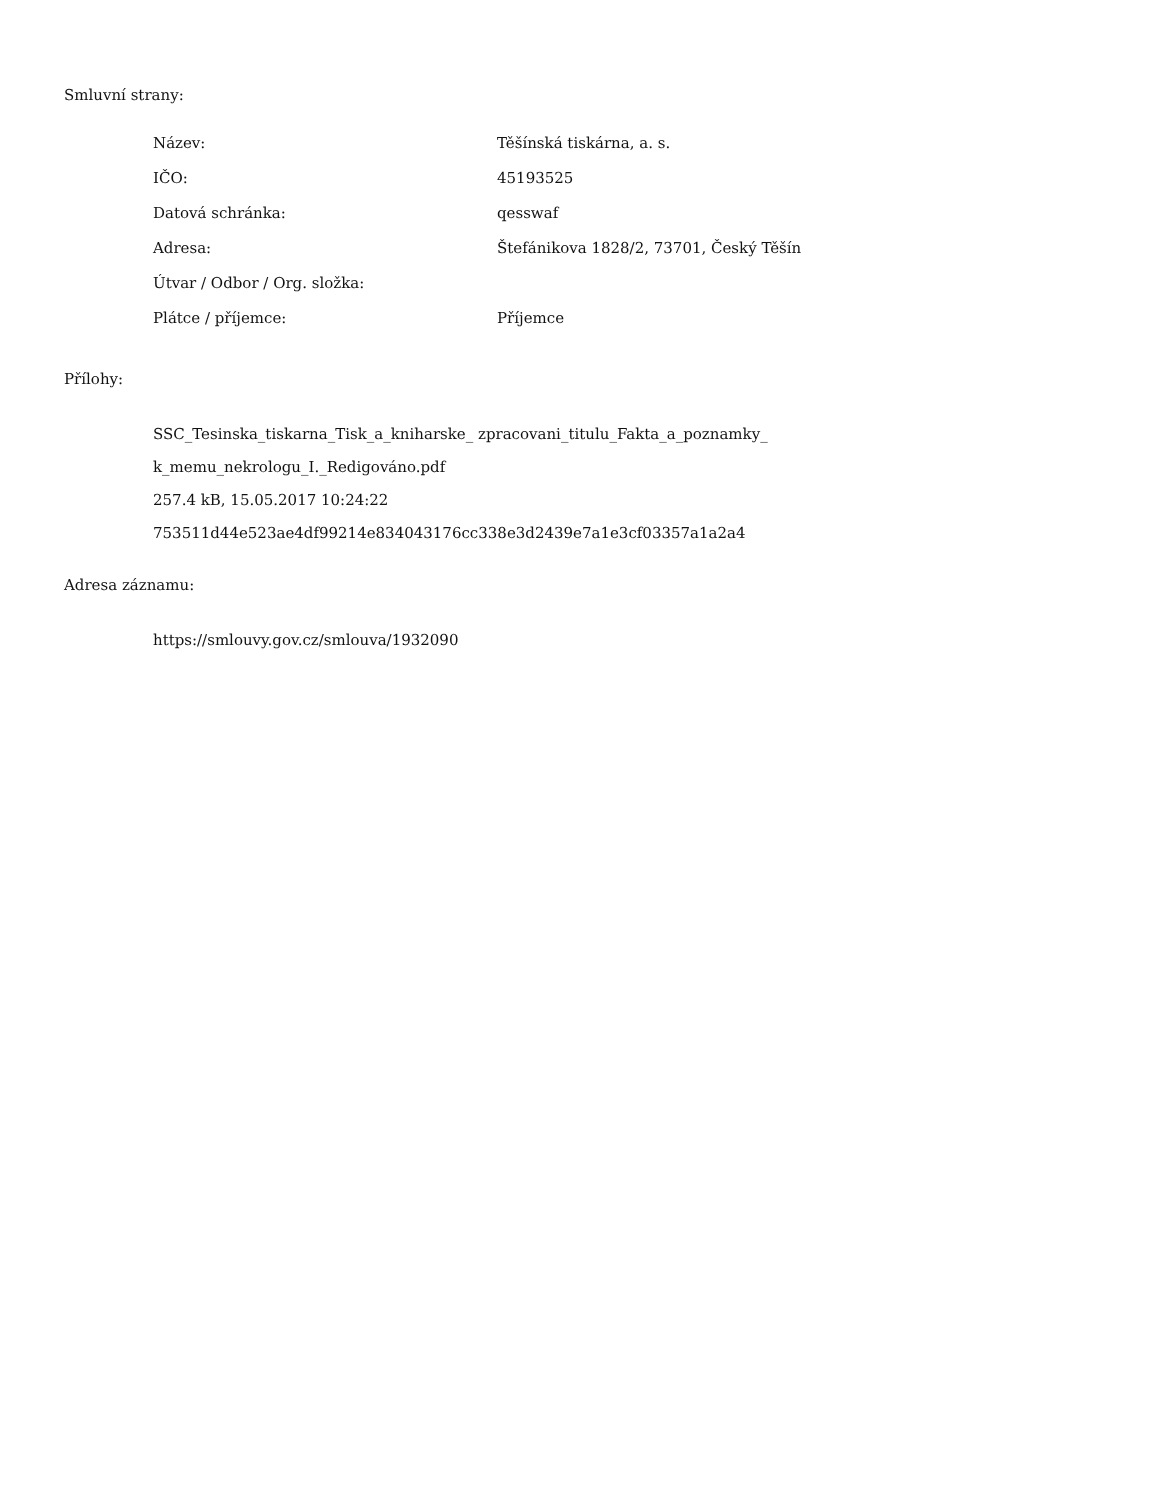Smluvní strany:
| Název: | Těšínská tiskárna, a. s. |
| IČO: | 45193525 |
| Datová schránka: | qesswaf |
| Adresa: | Štefánikova 1828/2, 73701, Český Těšín |
| Útvar / Odbor / Org. složka: | |
| Plátce / příjemce: | Příjemce |
Přílohy:
SSC_Tesinska_tiskarna_Tisk_a_kniharske_ zpracovani_titulu_Fakta_a_poznamky_
k_memu_nekrologu_I._Redigováno.pdf
257.4 kB, 15.05.2017 10:24:22
753511d44e523ae4df99214e834043176cc338e3d2439e7a1e3cf03357a1a2a4
Adresa záznamu:
https://smlouvy.gov.cz/smlouva/1932090